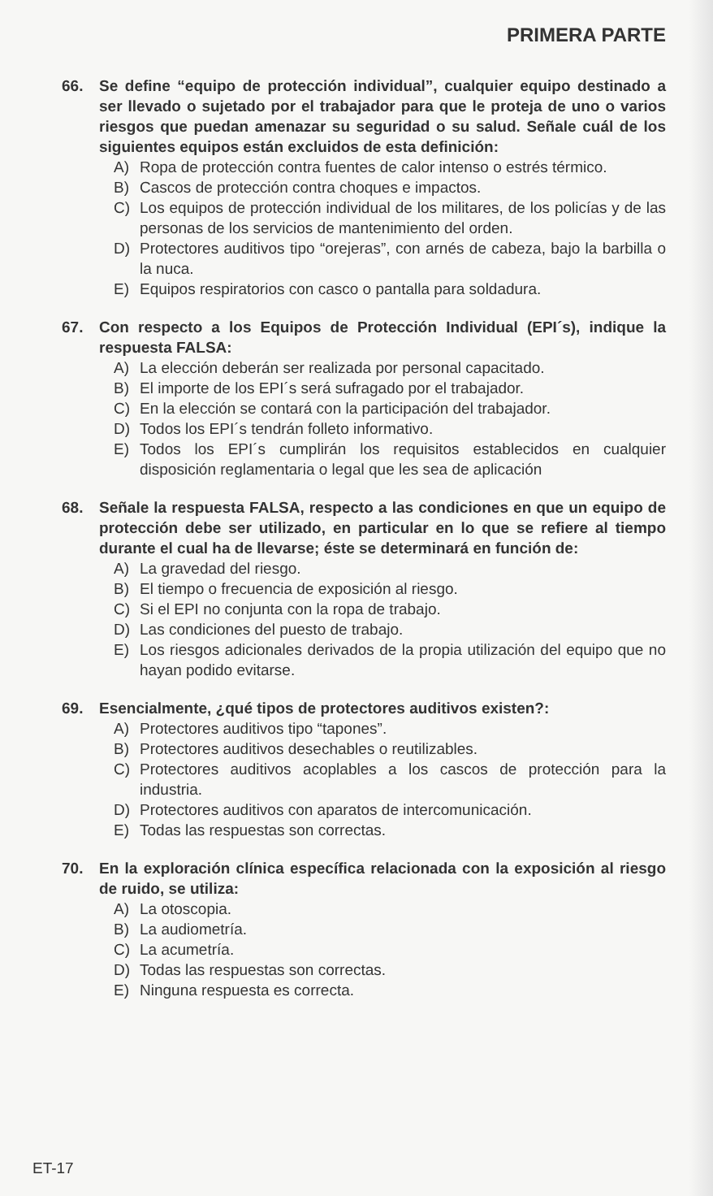PRIMERA PARTE
66. Se define “equipo de protección individual”, cualquier equipo destinado a ser llevado o sujetado por el trabajador para que le proteja de uno o varios riesgos que puedan amenazar su seguridad o su salud. Señale cuál de los siguientes equipos están excluidos de esta definición:
A) Ropa de protección contra fuentes de calor intenso o estrés térmico.
B) Cascos de protección contra choques e impactos.
C) Los equipos de protección individual de los militares, de los policías y de las personas de los servicios de mantenimiento del orden.
D) Protectores auditivos tipo “orejeras”, con arnés de cabeza, bajo la barbilla o la nuca.
E) Equipos respiratorios con casco o pantalla para soldadura.
67. Con respecto a los Equipos de Protección Individual (EPI´s), indique la respuesta FALSA:
A) La elección deberán ser realizada por personal capacitado.
B) El importe de los EPI´s será sufragado por el trabajador.
C) En la elección se contará con la participación del trabajador.
D) Todos los EPI´s tendrán folleto informativo.
E) Todos los EPI´s cumplirán los requisitos establecidos en cualquier disposición reglamentaria o legal que les sea de aplicación
68. Señale la respuesta FALSA, respecto a las condiciones en que un equipo de protección debe ser utilizado, en particular en lo que se refiere al tiempo durante el cual ha de llevarse; éste se determinará en función de:
A) La gravedad del riesgo.
B) El tiempo o frecuencia de exposición al riesgo.
C) Si el EPI no conjunta con la ropa de trabajo.
D) Las condiciones del puesto de trabajo.
E) Los riesgos adicionales derivados de la propia utilización del equipo que no hayan podido evitarse.
69. Esencialmente, ¿qué tipos de protectores auditivos existen?:
A) Protectores auditivos tipo “tapones”.
B) Protectores auditivos desechables o reutilizables.
C) Protectores auditivos acoplables a los cascos de protección para la industria.
D) Protectores auditivos con aparatos de intercomunicación.
E) Todas las respuestas son correctas.
70. En la exploración clínica específica relacionada con la exposición al riesgo de ruido, se utiliza:
A) La otoscopia.
B) La audiometría.
C) La acumetría.
D) Todas las respuestas son correctas.
E) Ninguna respuesta es correcta.
ET-17